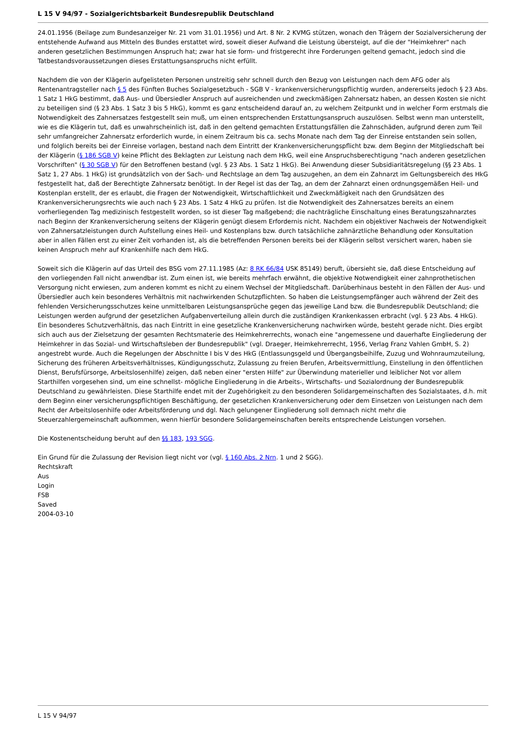L 15 V 94/97 - Sozialgerichtsbarkeit Bundesrepublik Deutschland
24.01.1956 (Beilage zum Bundesanzeiger Nr. 21 vom 31.01.1956) und Art. 8 Nr. 2 KVMG stützen, wonach den Trägern der Sozialversicherung der entstehende Aufwand aus Mitteln des Bundes erstattet wird, soweit dieser Aufwand die Leistung übersteigt, auf die der "Heimkehrer" nach anderen gesetzlichen Bestimmungen Anspruch hat; zwar hat sie form- und fristgerecht ihre Forderungen geltend gemacht, jedoch sind die Tatbestandsvoraussetzungen dieses Erstattungsanspruchs nicht erfüllt.
Nachdem die von der Klägerin aufgelisteten Personen unstreitig sehr schnell durch den Bezug von Leistungen nach dem AFG oder als Rentenantragsteller nach § 5 des Fünften Buches Sozialgesetzbuch - SGB V - krankenversicherungspflichtig wurden, andererseits jedoch § 23 Abs. 1 Satz 1 HkG bestimmt, daß Aus- und Übersiedler Anspruch auf ausreichenden und zweckmäßigen Zahnersatz haben, an dessen Kosten sie nicht zu beteiligen sind (§ 23 Abs. 1 Satz 3 bis 5 HkG), kommt es ganz entscheidend darauf an, zu welchem Zeitpunkt und in welcher Form erstmals die Notwendigkeit des Zahnersatzes festgestellt sein muß, um einen entsprechenden Erstattungsanspruch auszulösen. Selbst wenn man unterstellt, wie es die Klägerin tut, daß es unwahrscheinlich ist, daß in den geltend gemachten Erstattungsfällen die Zahnschäden, aufgrund deren zum Teil sehr umfangreicher Zahnersatz erforderlich wurde, in einem Zeitraum bis ca. sechs Monate nach dem Tag der Einreise entstanden sein sollen, und folglich bereits bei der Einreise vorlagen, bestand nach dem Eintritt der Krankenversicherungspflicht bzw. dem Beginn der Mitgliedschaft bei der Klägerin (§ 186 SGB V) keine Pflicht des Beklagten zur Leistung nach dem HkG, weil eine Anspruchsberechtigung "nach anderen gesetzlichen Vorschriften" (§ 30 SGB V) für den Betroffenen bestand (vgl. § 23 Abs. 1 Satz 1 HkG). Bei Anwendung dieser Subsidiaritätsregelung (§§ 23 Abs. 1 Satz 1, 27 Abs. 1 HkG) ist grundsätzlich von der Sach- und Rechtslage an dem Tag auszugehen, an dem ein Zahnarzt im Geltungsbereich des HkG festgestellt hat, daß der Berechtigte Zahnersatz benötigt. In der Regel ist das der Tag, an dem der Zahnarzt einen ordnungsgemäßen Heil- und Kostenplan erstellt, der es erlaubt, die Fragen der Notwendigkeit, Wirtschaftlichkeit und Zweckmäßigkeit nach den Grundsätzen des Krankenversicherungsrechts wie auch nach § 23 Abs. 1 Satz 4 HkG zu prüfen. Ist die Notwendigkeit des Zahnersatzes bereits an einem vorherliegenden Tag medizinisch festgestellt worden, so ist dieser Tag maßgebend; die nachträgliche Einschaltung eines Beratungszahnarztes nach Beginn der Krankenversicherung seitens der Klägerin genügt diesem Erfordernis nicht. Nachdem ein objektiver Nachweis der Notwendigkeit von Zahnersatzleistungen durch Aufstellung eines Heil- und Kostenplans bzw. durch tatsächliche zahnärztliche Behandlung oder Konsultation aber in allen Fällen erst zu einer Zeit vorhanden ist, als die betreffenden Personen bereits bei der Klägerin selbst versichert waren, haben sie keinen Anspruch mehr auf Krankenhilfe nach dem HkG.
Soweit sich die Klägerin auf das Urteil des BSG vom 27.11.1985 (Az: 8 RK 66/84 USK 85149) beruft, übersieht sie, daß diese Entscheidung auf den vorliegenden Fall nicht anwendbar ist. Zum einen ist, wie bereits mehrfach erwähnt, die objektive Notwendigkeit einer zahnprothetischen Versorgung nicht erwiesen, zum anderen kommt es nicht zu einem Wechsel der Mitgliedschaft. Darüberhinaus besteht in den Fällen der Aus- und Übersiedler auch kein besonderes Verhältnis mit nachwirkenden Schutzpflichten. So haben die Leistungsempfänger auch während der Zeit des fehlenden Versicherungsschutzes keine unmittelbaren Leistungsansprüche gegen das jeweilige Land bzw. die Bundesrepublik Deutschland; die Leistungen werden aufgrund der gesetzlichen Aufgabenverteilung allein durch die zuständigen Krankenkassen erbracht (vgl. § 23 Abs. 4 HkG). Ein besonderes Schutzverhältnis, das nach Eintritt in eine gesetzliche Krankenversicherung nachwirken würde, besteht gerade nicht. Dies ergibt sich auch aus der Zielsetzung der gesamten Rechtsmaterie des Heimkehrerrechts, wonach eine "angemessene und dauerhafte Eingliederung der Heimkehrer in das Sozial- und Wirtschaftsleben der Bundesrepublik" (vgl. Draeger, Heimkehrerrecht, 1956, Verlag Franz Vahlen GmbH, S. 2) angestrebt wurde. Auch die Regelungen der Abschnitte I bis V des HkG (Entlassungsgeld und Übergangsbeihilfe, Zuzug und Wohnraumzuteilung, Sicherung des früheren Arbeitsverhältnisses, Kündigungsschutz, Zulassung zu freien Berufen, Arbeitsvermittlung, Einstellung in den öffentlichen Dienst, Berufsfürsorge, Arbeitslosenhilfe) zeigen, daß neben einer "ersten Hilfe" zur Überwindung materieller und leiblicher Not vor allem Starthilfen vorgesehen sind, um eine schnellst- mögliche Eingliederung in die Arbeits-, Wirtschafts- und Sozialordnung der Bundesrepublik Deutschland zu gewährleisten. Diese Starthilfe endet mit der Zugehörigkeit zu den besonderen Solidargemeinschaften des Sozialstaates, d.h. mit dem Beginn einer versicherungspflichtigen Beschäftigung, der gesetzlichen Krankenversicherung oder dem Einsetzen von Leistungen nach dem Recht der Arbeitslosenhilfe oder Arbeitsförderung und dgl. Nach gelungener Eingliederung soll demnach nicht mehr die Steuerzahlergemeinschaft aufkommen, wenn hierfür besondere Solidargemeinschaften bereits entsprechende Leistungen vorsehen.
Die Kostenentscheidung beruht auf den §§ 183, 193 SGG.
Ein Grund für die Zulassung der Revision liegt nicht vor (vgl. § 160 Abs. 2 Nrn. 1 und 2 SGG).
Rechtskraft
Aus
Login
FSB
Saved
2004-03-10
L 15 V 94/97